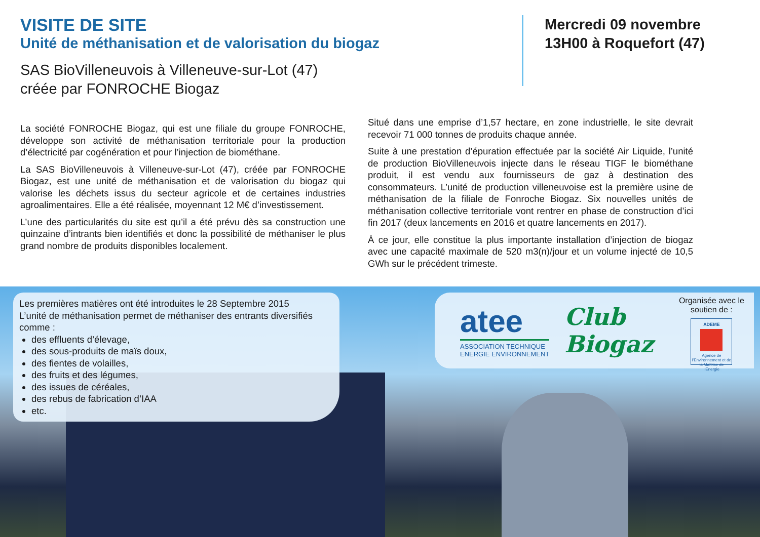VISITE DE SITE
Unité de méthanisation et de valorisation du biogaz
SAS BioVilleneuvois à Villeneuve-sur-Lot (47)
créée par FONROCHE Biogaz
Mercredi 09 novembre
13H00 à Roquefort (47)
La société FONROCHE Biogaz, qui est une filiale du groupe FONROCHE, développe son activité de méthanisation territoriale pour la production d’électricité par cogénération et pour l’injection de biométhane.
La SAS BioVilleneuvois à Villeneuve-sur-Lot (47), créée par FONROCHE Biogaz, est une unité de méthanisation et de valorisation du biogaz qui valorise les déchets issus du secteur agricole et de certaines industries agroalimentaires. Elle a été réalisée, moyennant 12 M€ d’investissement.
L’une des particularités du site est qu’il a été prévu dès sa construction une quinzaine d’intrants bien identifiés et donc la possibilité de méthaniser le plus grand nombre de produits disponibles localement.
Situé dans une emprise d’1,57 hectare, en zone industrielle, le site devrait recevoir 71 000 tonnes de produits chaque année.
Suite à une prestation d’épuration effectuée par la société Air Liquide, l’unité de production BioVilleneuvois injecte dans le réseau TIGF le biométhane produit, il est vendu aux fournisseurs de gaz à destination des consommateurs. L’unité de production villeneuvoise est la première usine de méthanisation de la filiale de Fonroche Biogaz. Six nouvelles unités de méthanisation collective territoriale vont rentrer en phase de construction d’ici fin 2017 (deux lancements en 2016 et quatre lancements en 2017).
À ce jour, elle constitue la plus importante installation d’injection de biogaz avec une capacité maximale de 520 m3(n)/jour et un volume injecté de 10,5 GWh sur le précédent trimeste.
Les premières matières ont été introduites le 28 Septembre 2015
L’unité de méthanisation permet de méthaniser des entrants diversifiés comme :
des effluents d’élevage,
des sous-produits de maïs doux,
des fientes de volailles,
des fruits et des légumes,
des issues de céréales,
des rebus de fabrication d’IAA
etc.
atee
ASSOCIATION TECHNIQUE
ENERGIE ENVIRONNEMENT
Club
Biogaz
Organisée avec le soutien de :
ADEME
Agence de l’Environnement et de la Maîtrise de l’Energie